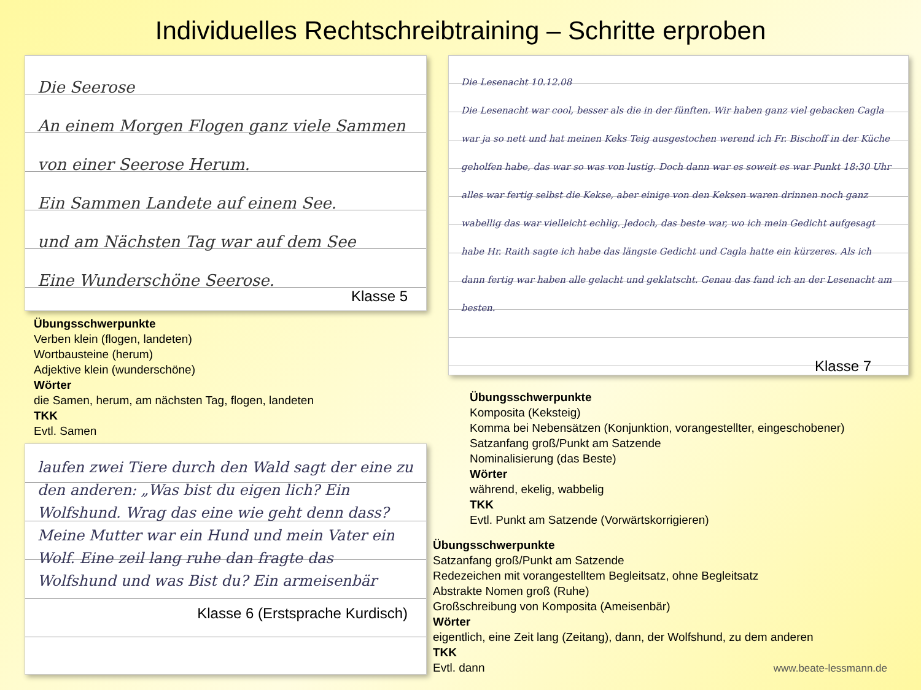Individuelles Rechtschreibtraining – Schritte erproben
Die Seerose
An einem Morgen Flogen ganz viele Sammen
von einer Seerose Herum.
Ein Sammen Landete auf einem See.
und am Nächsten Tag war auf dem See
Eine Wunderschöne Seerose.
Klasse 5
Übungsschwerpunkte
Verben klein (flogen, landeten)
Wortbausteine (herum)
Adjektive klein (wunderschöne)
Wörter
die Samen, herum, am nächsten Tag, flogen, landeten
TKK
Evtl. Samen
laufen zwei Tiere durch den Wald sagt der eine zu den anderen: „Was bist du eigen lich? Ein Wolfshund. Wrag das eine wie geht denn dass? Meine Mutter war ein Hund und mein Vater ein Wolf. Eine zeil lang ruhe dan fragte das Wolfshund und was Bist du? Ein armeisenbär
Klasse 6 (Erstsprache Kurdisch)
Die Lesenacht 10.12.08
Die Lesenacht war cool, besser als die in der fünften. Wir haben ganz viel gebacken Cagla war ja so nett und hat meinen Keks Teig ausgestochen werend ich Fr. Bischoff in der Küche geholfen habe, das war so was von lustig. Doch dann war es soweit es war Punkt 18:30 Uhr alles war fertig selbst die Kekse, aber einige von den Keksen waren drinnen noch ganz wabellig das war vielleicht echlig. Jedoch, das beste war, wo ich mein Gedicht aufgesagt habe Hr. Raith sagte ich habe das längste Gedicht und Cagla hatte ein kürzeres. Als ich dann fertig war haben alle gelacht und geklatscht. Genau das fand ich an der Lesenacht am besten.
Klasse 7
Übungsschwerpunkte
Komposita (Keksteig)
Komma bei Nebensätzen (Konjunktion, vorangestellter, eingeschobener)
Satzanfang groß/Punkt am Satzende
Nominalisierung (das Beste)
Wörter
während, ekelig, wabbelig
TKK
Evtl. Punkt am Satzende (Vorwärtskorrigieren)
Übungsschwerpunkte
Satzanfang groß/Punkt am Satzende
Redezeichen mit vorangestelltem Begleitsatz, ohne Begleitsatz
Abstrakte Nomen groß (Ruhe)
Großschreibung von Komposita (Ameisenbär)
Wörter
eigentlich, eine Zeit lang (Zeitang), dann, der Wolfshund, zu dem anderen
TKK
Evtl. dann
www.beate-lessmann.de